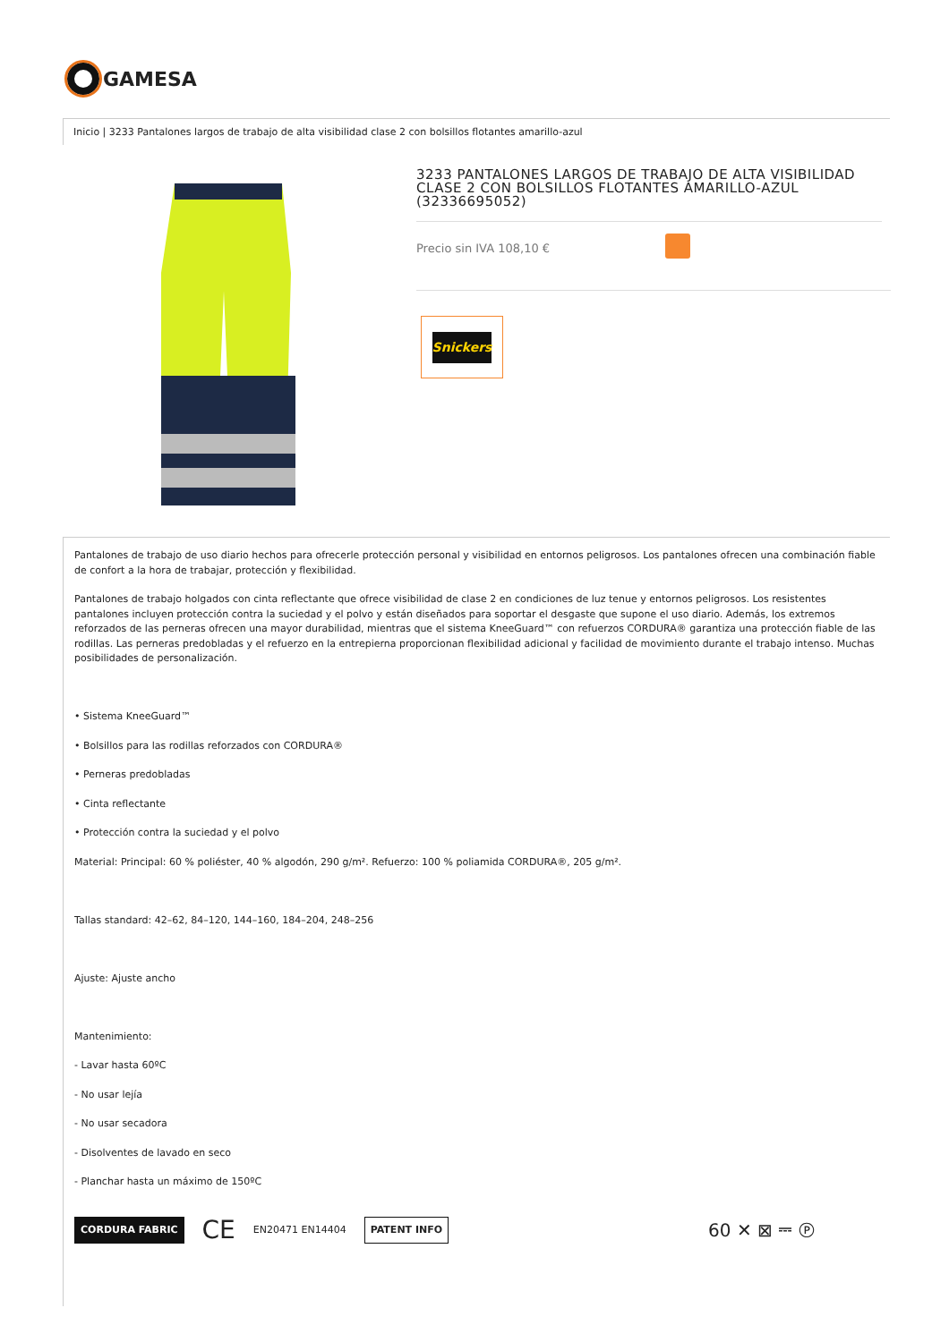GAMESA
Inicio | 3233 Pantalones largos de trabajo de alta visibilidad clase 2 con bolsillos flotantes amarillo-azul
3233 PANTALONES LARGOS DE TRABAJO DE ALTA VISIBILIDAD CLASE 2 CON BOLSILLOS FLOTANTES AMARILLO-AZUL (32336695052)
Precio sin IVA 108,10 €
Snickers
Pantalones de trabajo de uso diario hechos para ofrecerle protección personal y visibilidad en entornos peligrosos. Los pantalones ofrecen una combinación fiable de confort a la hora de trabajar, protección y flexibilidad.
Pantalones de trabajo holgados con cinta reflectante que ofrece visibilidad de clase 2 en condiciones de luz tenue y entornos peligrosos. Los resistentes pantalones incluyen protección contra la suciedad y el polvo y están diseñados para soportar el desgaste que supone el uso diario. Además, los extremos reforzados de las perneras ofrecen una mayor durabilidad, mientras que el sistema KneeGuard™ con refuerzos CORDURA® garantiza una protección fiable de las rodillas. Las perneras predobladas y el refuerzo en la entrepierna proporcionan flexibilidad adicional y facilidad de movimiento durante el trabajo intenso. Muchas posibilidades de personalización.
• Sistema KneeGuard™
• Bolsillos para las rodillas reforzados con CORDURA®
• Perneras predobladas
• Cinta reflectante
• Protección contra la suciedad y el polvo
Material: Principal: 60 % poliéster, 40 % algodón, 290 g/m². Refuerzo: 100 % poliamida CORDURA®, 205 g/m².
Tallas standard: 42–62, 84–120, 144–160, 184–204, 248–256
Ajuste: Ajuste ancho
Mantenimiento:
- Lavar hasta 60ºC
- No usar lejía
- No usar secadora
- Disolventes de lavado en seco
- Planchar hasta un máximo de 150ºC
CORDURA FABRIC CE EN20471 EN14404 PATENT INFO 60 ✕ ⊠ ⎓ Ⓟ